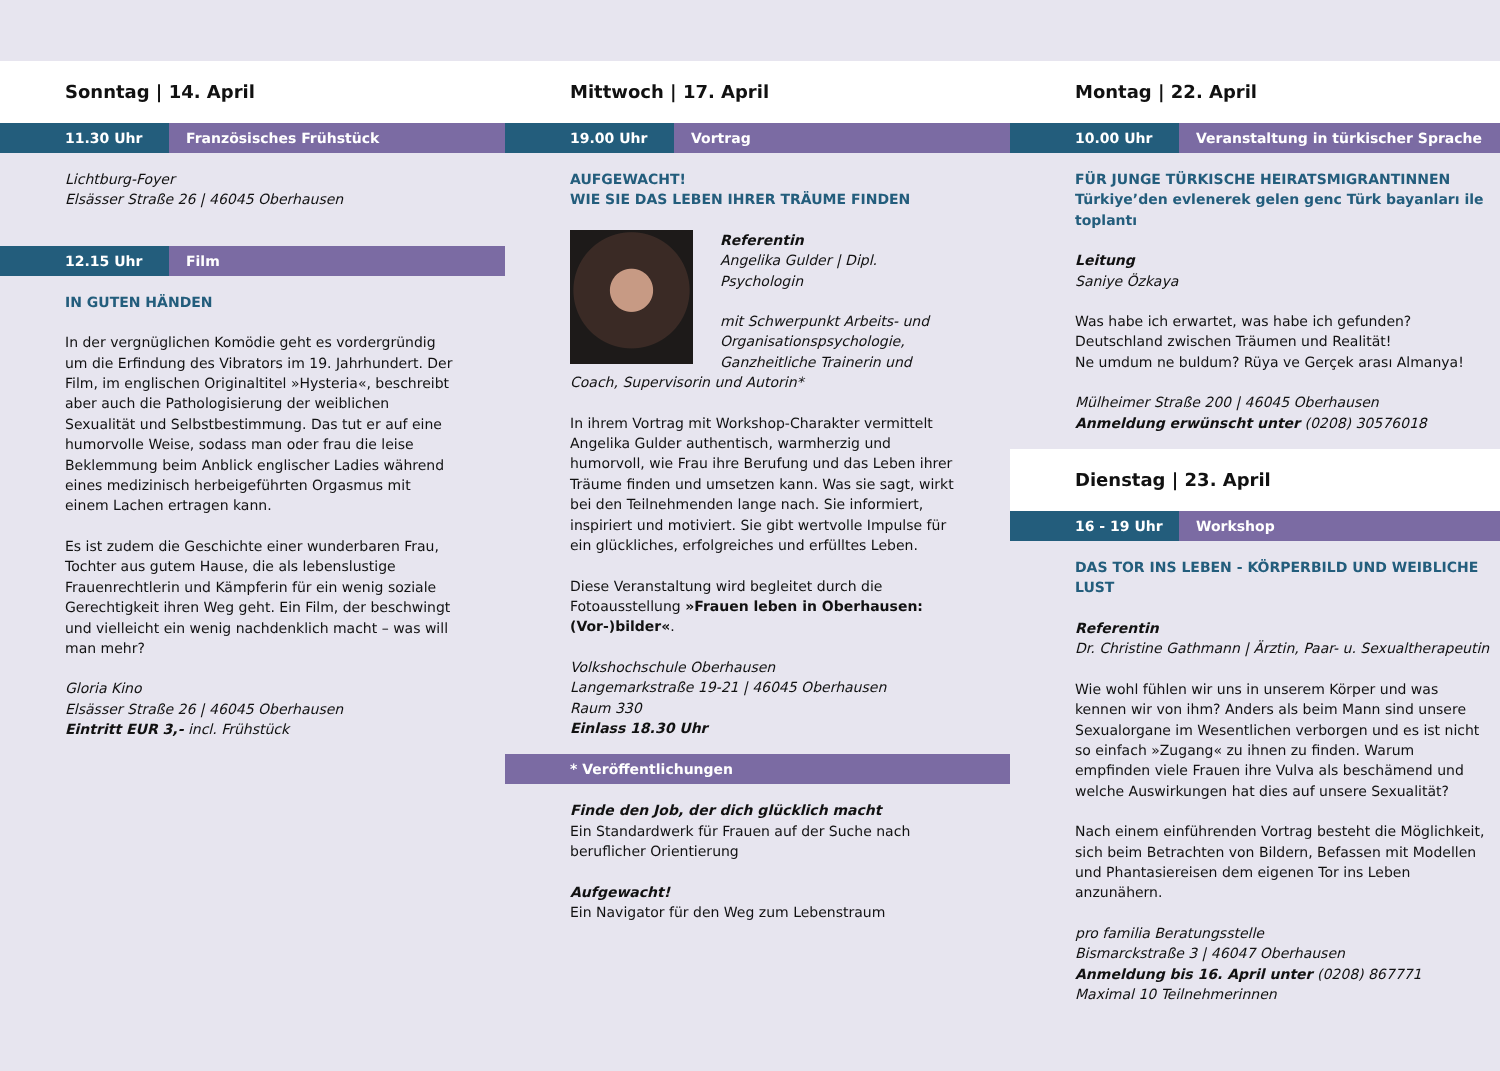Sonntag | 14. April
11.30 Uhr Französisches Frühstück
Lichtburg-Foyer
Elsässer Straße 26 | 46045 Oberhausen
12.15 Uhr Film
IN GUTEN HÄNDEN
In der vergnüglichen Komödie geht es vordergründig um die Erfindung des Vibrators im 19. Jahrhundert. Der Film, im englischen Originaltitel »Hysteria«, beschreibt aber auch die Pathologisierung der weiblichen Sexualität und Selbstbestimmung. Das tut er auf eine humorvolle Weise, sodass man oder frau die leise Beklemmung beim Anblick englischer Ladies während eines medizinisch herbeigeführten Orgasmus mit einem Lachen ertragen kann.
Es ist zudem die Geschichte einer wunderbaren Frau, Tochter aus gutem Hause, die als lebenslustige Frauenrechtlerin und Kämpferin für ein wenig soziale Gerechtigkeit ihren Weg geht. Ein Film, der beschwingt und vielleicht ein wenig nachdenklich macht – was will man mehr?
Gloria Kino
Elsässer Straße 26 | 46045 Oberhausen
Eintritt EUR 3,- incl. Frühstück
Mittwoch | 17. April
19.00 Uhr Vortrag
AUFGEWACHT!
WIE SIE DAS LEBEN IHRER TRÄUME FINDEN
Referentin
Angelika Gulder | Dipl. Psychologin
mit Schwerpunkt Arbeits- und Organisationspsychologie, Ganzheitliche Trainerin und Coach, Supervisorin und Autorin*
In ihrem Vortrag mit Workshop-Charakter vermittelt Angelika Gulder authentisch, warmherzig und humorvoll, wie Frau ihre Berufung und das Leben ihrer Träume finden und umsetzen kann. Was sie sagt, wirkt bei den Teilnehmenden lange nach. Sie informiert, inspiriert und motiviert. Sie gibt wertvolle Impulse für ein glückliches, erfolgreiches und erfülltes Leben.
Diese Veranstaltung wird begleitet durch die Fotoausstellung »Frauen leben in Oberhausen: (Vor-)bilder«.
Volkshochschule Oberhausen
Langemarkstraße 19-21 | 46045 Oberhausen
Raum 330
Einlass 18.30 Uhr
* Veröffentlichungen
Finde den Job, der dich glücklich macht
Ein Standardwerk für Frauen auf der Suche nach beruflicher Orientierung
Aufgewacht!
Ein Navigator für den Weg zum Lebenstraum
Montag | 22. April
10.00 Uhr Veranstaltung in türkischer Sprache
FÜR JUNGE TÜRKISCHE HEIRATSMIGRANTINNEN
Türkiye’den evlenerek gelen genc Türk bayanları ile toplantı
Leitung
Saniye Özkaya
Was habe ich erwartet, was habe ich gefunden?
Deutschland zwischen Träumen und Realität!
Ne umdum ne buldum? Rüya ve Gerçek arası Almanya!
Mülheimer Straße 200 | 46045 Oberhausen
Anmeldung erwünscht unter (0208) 30576018
Dienstag | 23. April
16 - 19 Uhr Workshop
DAS TOR INS LEBEN - KÖRPERBILD UND WEIBLICHE LUST
Referentin
Dr. Christine Gathmann | Ärztin, Paar- u. Sexualtherapeutin
Wie wohl fühlen wir uns in unserem Körper und was kennen wir von ihm? Anders als beim Mann sind unsere Sexualorgane im Wesentlichen verborgen und es ist nicht so einfach »Zugang« zu ihnen zu finden. Warum empfinden viele Frauen ihre Vulva als beschämend und welche Auswirkungen hat dies auf unsere Sexualität?
Nach einem einführenden Vortrag besteht die Möglichkeit, sich beim Betrachten von Bildern, Befassen mit Modellen und Phantasiereisen dem eigenen Tor ins Leben anzunähern.
pro familia Beratungsstelle
Bismarckstraße 3 | 46047 Oberhausen
Anmeldung bis 16. April unter (0208) 867771
Maximal 10 Teilnehmerinnen